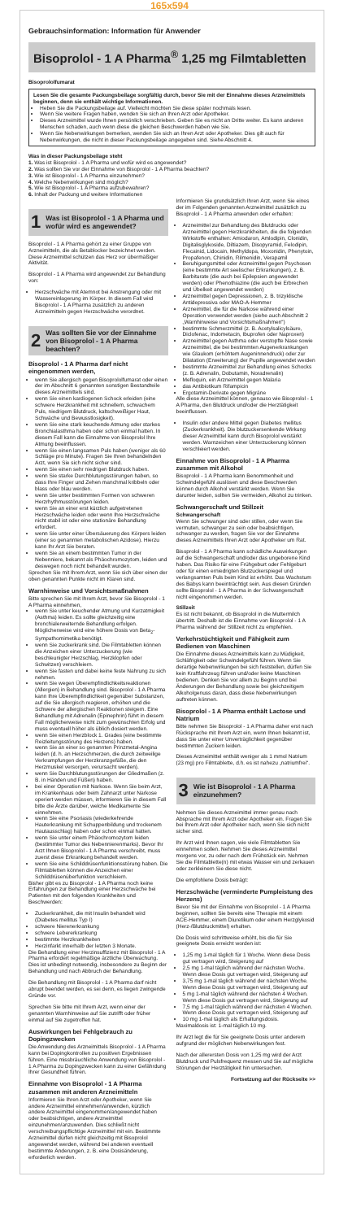165x594
Gebrauchsinformation: Information für Anwender
Bisoprolol - 1 A Pharma<sup>®</sup> 1,25 mg Filmtabletten
Bisoprololfumarat
Lesen Sie die gesamte Packungsbeilage sorgfältig durch, bevor Sie mit der Einnahme dieses Arzneimittels beginnen, denn sie enthält wichtige Informationen.
Heben Sie die Packungsbeilage auf. Vielleicht möchten Sie diese später nochmals lesen.
Wenn Sie weitere Fragen haben, wenden Sie sich an Ihren Arzt oder Apotheker.
Dieses Arzneimittel wurde Ihnen persönlich verschrieben. Geben Sie es nicht an Dritte weiter. Es kann anderen Menschen schaden, auch wenn diese die gleichen Beschwerden haben wie Sie.
Wenn Sie Nebenwirkungen bemerken, wenden Sie sich an Ihren Arzt oder Apotheker. Dies gilt auch für Nebenwirkungen, die nicht in dieser Packungsbeilage angegeben sind. Siehe Abschnitt 4.
Was in dieser Packungsbeilage steht
1. Was ist Bisoprolol - 1 A Pharma und wofür wird es angewendet?
2. Was sollten Sie vor der Einnahme von Bisoprolol - 1 A Pharma beachten?
3. Wie ist Bisoprolol - 1 A Pharma einzunehmen?
4. Welche Nebenwirkungen sind möglich?
5. Wie ist Bisoprolol - 1 A Pharma aufzubewahren?
6. Inhalt der Packung und weitere Informationen
1 Was ist Bisoprolol - 1 A Pharma und wofür wird es angewendet?
Bisoprolol - 1 A Pharma gehört zu einer Gruppe von Arzneimitteln, die als Betablocker bezeichnet werden. Diese Arzneimittel schützen das Herz vor übermäßiger Aktivität.
Bisoprolol - 1 A Pharma wird angewendet zur Behandlung von:
Herzschwäche mit Atemnot bei Anstrengung oder mit Wassereinlagerung im Körper. In diesem Fall wird Bisoprolol - 1 A Pharma zusätzlich zu anderen Arzneimitteln gegen Herzschwäche verordnet.
2 Was sollten Sie vor der Einnahme von Bisoprolol - 1 A Pharma beachten?
Bisoprolol - 1 A Pharma darf nicht eingenommen werden,
wenn Sie allergisch gegen Bisoprololfumarat oder einen der im Abschnitt 6 genannten sonstigen Bestandteile dieses Arzneimittels sind.
wenn Sie einen kardiogenen Schock erleiden (eine schwere Herzkrankheit mit schnellem, schwachem Puls, niedrigem Blutdruck, kaltschweißiger Haut, Schwäche und Bewusstlosigkeit).
wenn Sie eine stark keuchende Atmung oder starkes Bronchialasthma haben oder schon einmal hatten. In diesem Fall kann die Einnahme von Bisoprolol Ihre Atmung beeinflussen.
wenn Sie einen langsamen Puls haben (weniger als 60 Schläge pro Minute). Fragen Sie Ihren behandelnden Arzt, wenn Sie sich nicht sicher sind.
wenn Sie einen sehr niedrigen Blutdruck haben.
wenn Sie starke Durchblutungsstörungen haben, so dass Ihre Finger und Zehen manchmal kribbeln oder blass oder blau werden.
wenn Sie unter bestimmten Formen von schweren Herzrhythmusstörungen leiden.
wenn Sie an einer erst kürzlich aufgetretenen Herzschwäche leiden oder wenn Ihre Herzschwäche nicht stabil ist oder eine stationäre Behandlung erfordert.
wenn Sie unter einer Übersäuerung des Körpers leiden (einer so genannten metabolischen Azidose). Hierzu kann Ihr Arzt Sie beraten.
wenn Sie an einem bestimmten Tumor in der Nebenniere, bekannt als Phäochromozytom, leiden und deswegen noch nicht behandelt wurden.
Sprechen Sie mit Ihrem Arzt, wenn Sie sich über einen der oben genannten Punkte nicht im Klaren sind.
Warnhinweise und Vorsichtsmaßnahmen
Bitte sprechen Sie mit Ihrem Arzt, bevor Sie Bisoprolol - 1 A Pharma einnehmen,
wenn Sie unter keuchender Atmung und Kurzatmigkeit (Asthma) leiden. Es sollte gleichzeitig eine bronchialerweiternde Behandlung erfolgen. Möglicherweise wird eine höhere Dosis von Beta<sub>2</sub>-Sympathomimetika benötigt.
wenn Sie zuckerkrank sind. Die Filmtabletten können die Anzeichen einer Unterzuckerung (wie beschleunigter Herzschlag, Herzklopfen oder Schwitzen) verschleiern.
wenn Sie fasten und dabei keine feste Nahrung zu sich nehmen.
wenn Sie wegen Überempfindlichkeitsreaktionen (Allergien) in Behandlung sind. Bisoprolol - 1 A Pharma kann Ihre Überempfindlichkeit gegenüber Substanzen, auf die Sie allergisch reagieren, erhöhen und die Schwere der allergischen Reaktionen steigern. Eine Behandlung mit Adrenalin (Epinephrin) führt in diesem Fall möglicherweise nicht zum gewünschten Erfolg und muss eventuell höher als üblich dosiert werden.
wenn Sie einen Herzblock 1. Grades (eine bestimmte Reizleitungsstörung des Herzens) haben.
wenn Sie an einer so genannten Prinzmetal-Angina leiden (d. h. an Herzschmerzen, die durch zeitweilige Verkrampfungen der Herzkranzgefäße, die den Herzmuskel versorgen, verursacht werden).
wenn Sie Durchblutungsstörungen der Gliedmaßen (z. B. in Händen und Füßen) haben.
bei einer Operation mit Narkose. Wenn Sie beim Arzt, im Krankenhaus oder beim Zahnarzt unter Narkose operiert werden müssen, informieren Sie in diesem Fall bitte die Ärzte darüber, welche Medikamente Sie einnehmen.
wenn Sie eine Psoriasis (wiederkehrende Hauterkrankung mit Schuppenbildung und trockenem Hautausschlag) haben oder schon einmal hatten.
wenn Sie unter einem Phäochromozytom leiden (bestimmter Tumor des Nebennierenmarks). Bevor Ihr Arzt Ihnen Bisoprolol - 1 A Pharma verschreibt, muss zuerst diese Erkrankung behandelt werden.
wenn Sie eine Schilddrüsenfunktionsstörung haben. Die Filmtabletten können die Anzeichen einer Schilddrüsenüberfunktion verschleiern.
Bisher gibt es zu Bisoprolol - 1 A Pharma noch keine Erfahrungen zur Behandlung einer Herzschwäche bei Patienten mit den folgenden Krankheiten und Beschwerden:
Zuckerkrankheit, die mit Insulin behandelt wird (Diabetes mellitus Typ I)
schwere Nierenerkrankung
schwere Lebererkrankung
bestimmte Herzkrankheiten
Herzinfarkt innerhalb der letzten 3 Monate.
Die Behandlung einer Herzinsuffizienz mit Bisoprolol - 1 A Pharma erfordert regelmäßige ärztliche Überwachung. Dies ist unbedingt notwendig, insbesondere zu Beginn der Behandlung und nach Abbruch der Behandlung.
Die Behandlung mit Bisoprolol - 1 A Pharma darf nicht abrupt beendet werden, es sei denn, es liegen zwingende Gründe vor.
Sprechen Sie bitte mit Ihrem Arzt, wenn einer der genannten Warnhinweise auf Sie zutrifft oder früher einmal auf Sie zugetroffen hat.
Auswirkungen bei Fehlgebrauch zu Dopingzwecken
Die Anwendung des Arzneimittels Bisoprolol - 1 A Pharma kann bei Dopingkontrollen zu positiven Ergebnissen führen. Eine missbräuchliche Anwendung von Bisoprolol - 1 A Pharma zu Dopingzwecken kann zu einer Gefährdung Ihrer Gesundheit führen.
Einnahme von Bisoprolol - 1 A Pharma zusammen mit anderen Arzneimitteln
Informieren Sie Ihren Arzt oder Apotheker, wenn Sie andere Arzneimittel einnehmen/anwenden, kürzlich andere Arzneimittel eingenommen/angewendet haben oder beabsichtigen, andere Arzneimittel einzunehmen/anzuwenden. Dies schließt nicht verschreibungspflichtige Arzneimittel mit ein. Bestimmte Arzneimittel dürfen nicht gleichzeitig mit Bisoprolol angewendet werden, während bei anderen eventuell bestimmte Änderungen, z. B. eine Dosisänderung, erforderlich werden.
Informieren Sie grundsätzlich Ihren Arzt, wenn Sie eines der im Folgenden genannten Arzneimittel zusätzlich zu Bisoprolol - 1 A Pharma anwenden oder erhalten:
Arzneimittel zur Behandlung des Blutdrucks oder Arzneimittel gegen Herzkrankheiten, die die folgenden Wirkstoffe enthalten: Amiodaron, Amlodipin, Clonidin, Digitalisglykoside, Diltiazem, Disopyramid, Felodipin, Flecainid, Lidocain, Methyldopa, Moxonidin, Phenytoin, Propafenon, Chinidin, Rilmenidin, Verapamil
Beruhigungsmittel oder Arzneimittel gegen Psychosen (eine bestimmte Art seelischer Erkrankungen), z. B. Barbiturate (die auch bei Epilepsien angewendet werden) oder Phenothiazine (die auch bei Erbrechen und Übelkeit angewendet werden)
Arzneimittel gegen Depressionen, z. B. trizyklische Antidepressiva oder MAO-A-Hemmer
Arzneimittel, die für die Narkose während einer Operation verwendet werden (siehe auch Abschnitt 2 „Warnhinweise und Vorsichtsmaßnahmen“)
bestimmte Schmerzmittel (z. B. Acetylsalicylsäure, Diclofenac, Indometacin, Ibuprofen oder Naproxen)
Arzneimittel gegen Asthma oder verstopfte Nase sowie Arzneimittel, die bei bestimmten Augenerkrankungen wie Glaukom (erhöhtem Augeninnendruck) oder zur Dilatation (Erweiterung) der Pupille angewendet werden
bestimmte Arzneimittel zur Behandlung eines Schocks (z. B. Adrenalin, Dobutamin, Noradrenalin)
Mefloquin, ein Arzneimittel gegen Malaria
das Antibiotikum Rifampicin
Ergotamin-Derivate gegen Migräne
Alle diese Arzneimittel können, genauso wie Bisoprolol - 1 A Pharma, den Blutdruck und/oder die Herztätigkeit beeinflussen.
Insulin oder andere Mittel gegen Diabetes mellitus (Zuckerkrankheit). Die blutzuckersenkende Wirkung dieser Arzneimittel kann durch Bisoprolol verstärkt werden. Warnzeichen einer Unterzuckerung können verschleiert werden.
Einnahme von Bisoprolol - 1 A Pharma zusammen mit Alkohol
Bisoprolol - 1 A Pharma kann Benommenheit und Schwindelgefühl auslösen und diese Beschwerden können durch Alkohol verstärkt werden. Wenn Sie darunter leiden, sollten Sie vermeiden, Alkohol zu trinken.
Schwangerschaft und Stillzeit
Schwangerschaft
Wenn Sie schwanger sind oder stillen, oder wenn Sie vermuten, schwanger zu sein oder beabsichtigen, schwanger zu werden, fragen Sie vor der Einnahme dieses Arzneimittels Ihren Arzt oder Apotheker um Rat.
Bisoprolol - 1 A Pharma kann schädliche Auswirkungen auf die Schwangerschaft und/oder das ungeborene Kind haben. Das Risiko für eine Frühgeburt oder Fehlgeburt oder für einen erniedrigten Blutzuckerspiegel und verlangsamten Puls beim Kind ist erhöht. Das Wachstum des Babys kann beeinträchtigt sein. Aus diesen Gründen sollte Bisoprolol - 1 A Pharma in der Schwangerschaft nicht eingenommen werden.
Stillzeit
Es ist nicht bekannt, ob Bisoprolol in die Muttermilch übertritt. Deshalb ist die Einnahme von Bisoprolol - 1 A Pharma während der Stillzeit nicht zu empfehlen.
Verkehrstüchtigkeit und Fähigkeit zum Bedienen von Maschinen
Die Einnahme dieses Arzneimittels kann zu Müdigkeit, Schläfrigkeit oder Schwindelgefühl führen. Wenn Sie derartige Nebenwirkungen bei sich feststellen, dürfen Sie kein Kraftfahrzeug führen und/oder keine Maschinen bedienen. Denken Sie vor allem zu Beginn und bei Änderungen der Behandlung sowie bei gleichzeitigem Alkoholgenuss daran, dass diese Nebenwirkungen auftreten können.
Bisoprolol - 1 A Pharma enthält Lactose und Natrium
Bitte nehmen Sie Bisoprolol - 1 A Pharma daher erst nach Rücksprache mit Ihrem Arzt ein, wenn Ihnen bekannt ist, dass Sie unter einer Unverträglichkeit gegenüber bestimmten Zuckern leiden.
Dieses Arzneimittel enthält weniger als 1 mmol Natrium (23 mg) pro Filmtablette, d.h. es ist nahezu „natriumfrei“.
3 Wie ist Bisoprolol - 1 A Pharma einzunehmen?
Nehmen Sie dieses Arzneimittel immer genau nach Absprache mit Ihrem Arzt oder Apotheker ein. Fragen Sie bei Ihrem Arzt oder Apotheker nach, wenn Sie sich nicht sicher sind.
Ihr Arzt wird Ihnen sagen, wie viele Filmtabletten Sie einnehmen sollen. Nehmen Sie dieses Arzneimittel morgens vor, zu oder nach dem Frühstück ein. Nehmen Sie die Filmtablette(n) mit etwas Wasser ein und zerkauen oder zerkleinern Sie diese nicht.
Die empfohlene Dosis beträgt:
Herzschwäche (verminderte Pumpleistung des Herzens)
Bevor Sie mit der Einnahme von Bisoprolol - 1 A Pharma beginnen, sollten Sie bereits eine Therapie mit einem ACE-Hemmer, einem Diuretikum oder einem Herzglykosid (Herz-/Blutdruckmittel) erhalten.
Die Dosis wird schrittweise erhöht, bis die für Sie geeignete Dosis erreicht worden ist:
1,25 mg 1-mal täglich für 1 Woche. Wenn diese Dosis gut vertragen wird, Steigerung auf
2,5 mg 1-mal täglich während der nächsten Woche. Wenn diese Dosis gut vertragen wird, Steigerung auf
3,75 mg 1-mal täglich während der nächsten Woche. Wenn diese Dosis gut vertragen wird, Steigerung auf
5 mg 1-mal täglich während der nächsten 4 Wochen. Wenn diese Dosis gut vertragen wird, Steigerung auf
7,5 mg 1-mal täglich während der nächsten 4 Wochen. Wenn diese Dosis gut vertragen wird, Steigerung auf
10 mg 1-mal täglich als Erhaltungsdosis.
Maximaldosis ist: 1-mal täglich 10 mg.
Ihr Arzt legt die für Sie geeignete Dosis unter anderem aufgrund der möglichen Nebenwirkungen fest.
Nach der allerersten Dosis von 1,25 mg wird der Arzt Blutdruck und Pulsfrequenz messen und Sie auf mögliche Störungen der Herztätigkeit hin untersuchen.
Fortsetzung auf der Rückseite >>